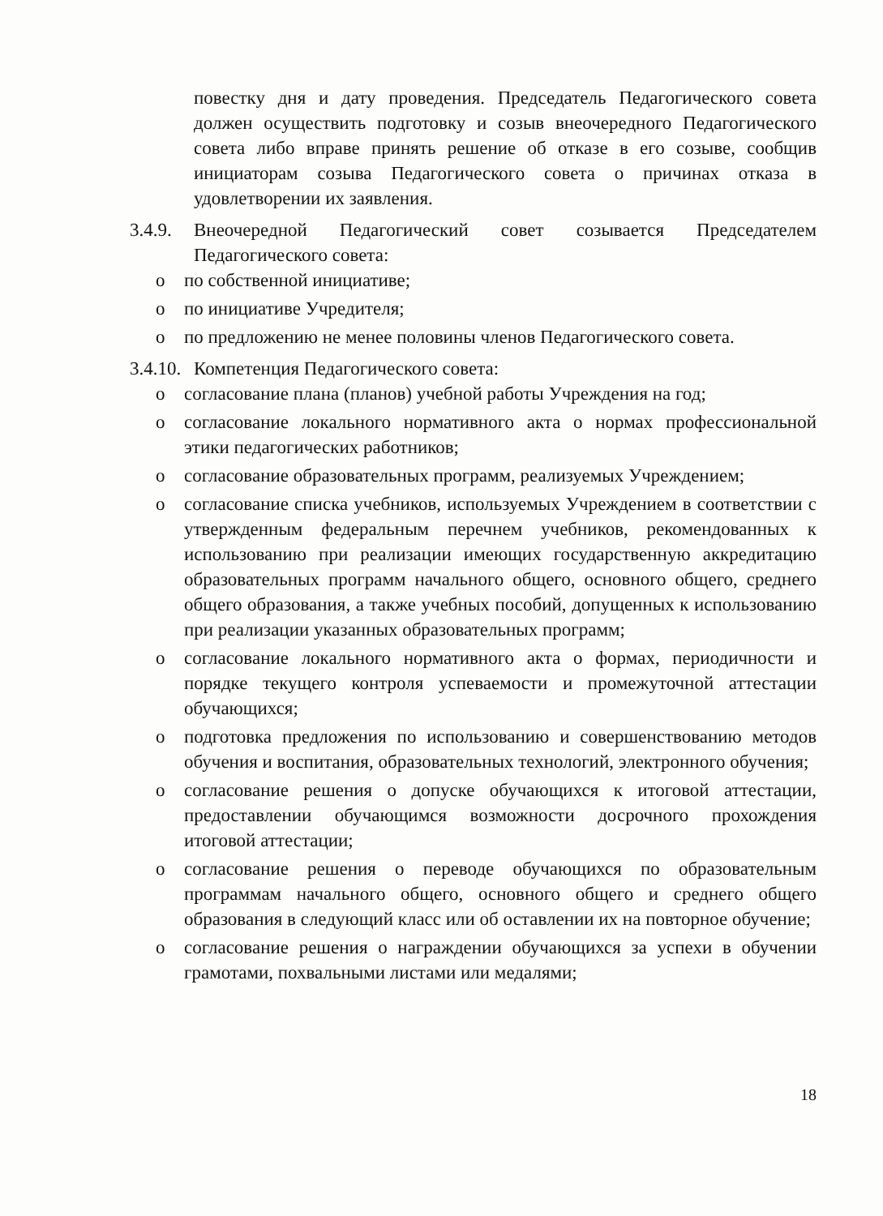повестку дня и дату проведения. Председатель Педагогического совета должен осуществить подготовку и созыв внеочередного Педагогического совета либо вправе принять решение об отказе в его созыве, сообщив инициаторам созыва Педагогического совета о причинах отказа в удовлетворении их заявления.
3.4.9.
Внеочередной Педагогический совет созывается Председателем Педагогического совета:
o по собственной инициативе;
o по инициативе Учредителя;
o по предложению не менее половины членов Педагогического совета.
3.4.10.
Компетенция Педагогического совета:
o согласование плана (планов) учебной работы Учреждения на год;
o согласование локального нормативного акта о нормах профессиональной этики педагогических работников;
o согласование образовательных программ, реализуемых Учреждением;
o согласование списка учебников, используемых Учреждением в соответствии с утвержденным федеральным перечнем учебников, рекомендованных к использованию при реализации имеющих государственную аккредитацию образовательных программ начального общего, основного общего, среднего общего образования, а также учебных пособий, допущенных к использованию при реализации указанных образовательных программ;
o согласование локального нормативного акта о формах, периодичности и порядке текущего контроля успеваемости и промежуточной аттестации обучающихся;
o подготовка предложения по использованию и совершенствованию методов обучения и воспитания, образовательных технологий, электронного обучения;
o согласование решения о допуске обучающихся к итоговой аттестации, предоставлении обучающимся возможности досрочного прохождения итоговой аттестации;
o согласование решения о переводе обучающихся по образовательным программам начального общего, основного общего и среднего общего образования в следующий класс или об оставлении их на повторное обучение;
o согласование решения о награждении обучающихся за успехи в обучении грамотами, похвальными листами или медалями;
18